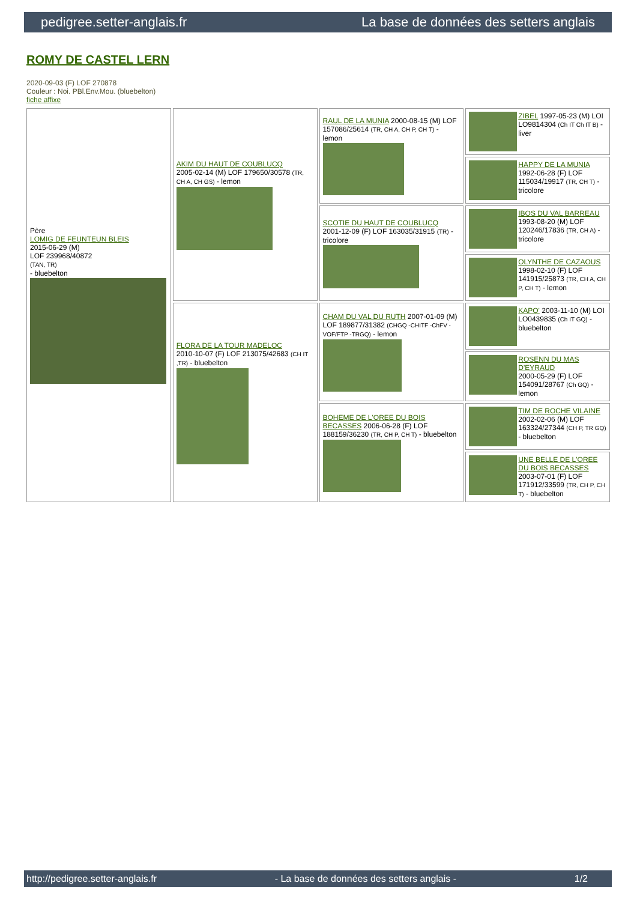pedigree.setter-anglais.fr La base de données des setters anglais
ROMY DE CASTEL LERN
2020-09-03 (F) LOF 270878
Couleur : Noi. PBl.Env.Mou. (bluebelton)
fiche affixe
| Père LOMIG DE FEUNTEUN BLEIS 2015-06-29 (M) LOF 239968/40872 (TAN, TR) - bluebelton | AKIM DU HAUT DE COUBLUCQ 2005-02-14 (M) LOF 179650/30578 (TR, CH A, CH GS) - lemon | RAUL DE LA MUNIA 2000-08-15 (M) LOF 157086/25614 (TR, CH A, CH P, CH T) - lemon | ZIBEL 1997-05-23 (M) LOI LO9814304 (Ch IT Ch IT B) - liver |
| | | | HAPPY DE LA MUNIA 1992-06-28 (F) LOF 115034/19917 (TR, CH T) - tricolore |
| | | SCOTIE DU HAUT DE COUBLUCQ 2001-12-09 (F) LOF 163035/31915 (TR) - tricolore | IBOS DU VAL BARREAU 1993-08-20 (M) LOF 120246/17836 (TR, CH A) - tricolore |
| | | | OLYNTHE DE CAZAOUS 1998-02-10 (F) LOF 141915/25873 (TR, CH A, CH P, CH T) - lemon |
| | FLORA DE LA TOUR MADELOC 2010-10-07 (F) LOF 213075/42683 (CH IT ,TR) - bluebelton | CHAM DU VAL DU RUTH 2007-01-09 (M) LOF 189877/31382 (CHGQ -CHITF -ChFV -VOF/FTP -TRGQ) - lemon | KAPO' 2003-11-10 (M) LOI LO0439835 (Ch IT GQ) - bluebelton |
| | | | ROSENN DU MAS D'EYRAUD 2000-05-29 (F) LOF 154091/28767 (Ch GQ) - lemon |
| | | BOHEME DE L'OREE DU BOIS BECASSES 2006-06-28 (F) LOF 188159/36230 (TR, CH P, CH T) - bluebelton | TIM DE ROCHE VILAINE 2002-02-06 (M) LOF 163324/27344 (CH P, TR GQ) - bluebelton |
| | | | UNE BELLE DE L'OREE DU BOIS BECASSES 2003-07-01 (F) LOF 171912/33599 (TR, CH P, CH T) - bluebelton |
http://pedigree.setter-anglais.fr - La base de données des setters anglais - 1/2